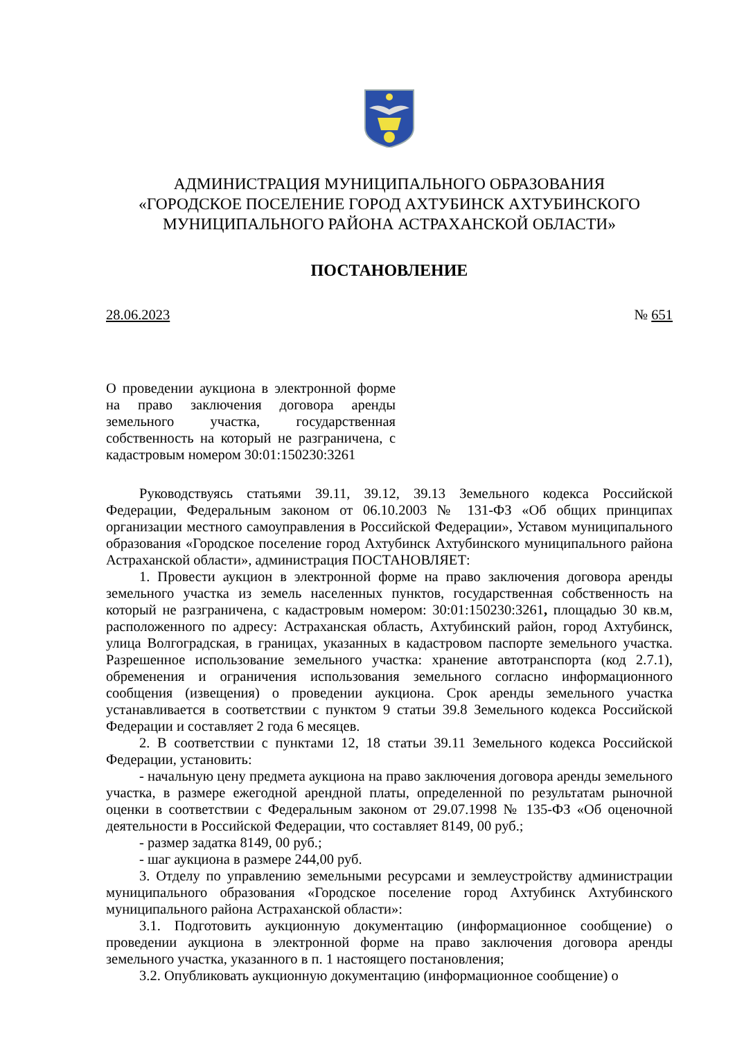АДМИНИСТРАЦИЯ МУНИЦИПАЛЬНОГО ОБРАЗОВАНИЯ
«ГОРОДСКОЕ ПОСЕЛЕНИЕ ГОРОД АХТУБИНСК АХТУБИНСКОГО
МУНИЦИПАЛЬНОГО РАЙОНА АСТРАХАНСКОЙ ОБЛАСТИ»
ПОСТАНОВЛЕНИЕ
28.06.2023 № 651
О проведении аукциона в электронной форме на право заключения договора аренды земельного участка, государственная собственность на который не разграничена, с кадастровым номером 30:01:150230:3261
Руководствуясь статьями 39.11, 39.12, 39.13 Земельного кодекса Российской Федерации, Федеральным законом от 06.10.2003 № 131-ФЗ «Об общих принципах организации местного самоуправления в Российской Федерации», Уставом муниципального образования «Городское поселение город Ахтубинск Ахтубинского муниципального района Астраханской области», администрация ПОСТАНОВЛЯЕТ:
1. Провести аукцион в электронной форме на право заключения договора аренды земельного участка из земель населенных пунктов, государственная собственность на который не разграничена, с кадастровым номером: 30:01:150230:3261, площадью 30 кв.м, расположенного по адресу: Астраханская область, Ахтубинский район, город Ахтубинск, улица Волгоградская, в границах, указанных в кадастровом паспорте земельного участка. Разрешенное использование земельного участка: хранение автотранспорта (код 2.7.1), обременения и ограничения использования земельного согласно информационного сообщения (извещения) о проведении аукциона. Срок аренды земельного участка устанавливается в соответствии с пунктом 9 статьи 39.8 Земельного кодекса Российской Федерации и составляет 2 года 6 месяцев.
2. В соответствии с пунктами 12, 18 статьи 39.11 Земельного кодекса Российской Федерации, установить:
- начальную цену предмета аукциона на право заключения договора аренды земельного участка, в размере ежегодной арендной платы, определенной по результатам рыночной оценки в соответствии с Федеральным законом от 29.07.1998 № 135-ФЗ «Об оценочной деятельности в Российской Федерации, что составляет 8149, 00 руб.;
- размер задатка 8149, 00 руб.;
- шаг аукциона в размере 244,00 руб.
3. Отделу по управлению земельными ресурсами и землеустройству администрации муниципального образования «Городское поселение город Ахтубинск Ахтубинского муниципального района Астраханской области»:
3.1. Подготовить аукционную документацию (информационное сообщение) о проведении аукциона в электронной форме на право заключения договора аренды земельного участка, указанного в п. 1 настоящего постановления;
3.2. Опубликовать аукционную документацию (информационное сообщение) о